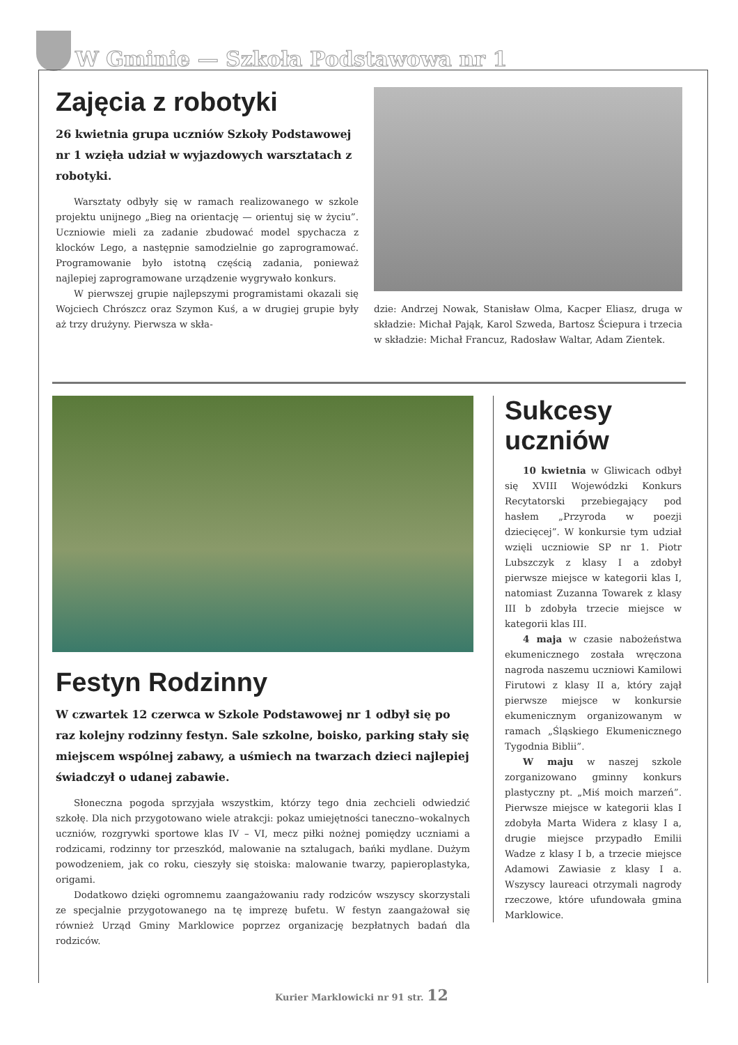W Gminie — Szkoła Podstawowa nr 1
Zajęcia z robotyki
26 kwietnia grupa uczniów Szkoły Podstawowej nr 1 wzięła udział w wyjazdowych warsztatach z robotyki.
Warsztaty odbyły się w ramach realizowanego w szkole projektu unijnego „Bieg na orientację — orientuj się w życiu”. Uczniowie mieli za zadanie zbudować model spychacza z klocków Lego, a następnie samodzielnie go zaprogramować. Programowanie było istotną częścią zadania, ponieważ najlepiej zaprogramowane urządzenie wygrywało konkurs.
W pierwszej grupie najlepszymi programistami okazali się Wojciech Chrószcz oraz Szymon Kuś, a w drugiej grupie były aż trzy drużyny. Pierwsza w skła-
dzie: Andrzej Nowak, Stanisław Olma, Kacper Eliasz, druga w składzie: Michał Pająk, Karol Szweda, Bartosz Ściepura i trzecia w składzie: Michał Francuz, Radosław Waltar, Adam Zientek.
Festyn Rodzinny
W czwartek 12 czerwca w Szkole Podstawowej nr 1 odbył się po raz kolejny rodzinny festyn. Sale szkolne, boisko, parking stały się miejscem wspólnej zabawy, a uśmiech na twarzach dzieci najlepiej świadczył o udanej zabawie.
Słoneczna pogoda sprzyjała wszystkim, którzy tego dnia zechcieli odwiedzić szkołę. Dla nich przygotowano wiele atrakcji: pokaz umiejętności taneczno–wokalnych uczniów, rozgrywki sportowe klas IV – VI, mecz piłki nożnej pomiędzy uczniami a rodzicami, rodzinny tor przeszkód, malowanie na sztalugach, bańki mydlane. Dużym powodzeniem, jak co roku, cieszyły się stoiska: malowanie twarzy, papieroplastyka, origami.
Dodatkowo dzięki ogromnemu zaangażowaniu rady rodziców wszyscy skorzystali ze specjalnie przygotowanego na tę imprezę bufetu. W festyn zaangażował się również Urząd Gminy Marklowice poprzez organizację bezpłatnych badań dla rodziców.
Sukcesy uczniów
10 kwietnia w Gliwicach odbył się XVIII Wojewódzki Konkurs Recytatorski przebiegający pod hasłem „Przyroda w poezji dziecięcej”. W konkursie tym udział wzięli uczniowie SP nr 1. Piotr Lubszczyk z klasy I a zdobył pierwsze miejsce w kategorii klas I, natomiast Zuzanna Towarek z klasy III b zdobyła trzecie miejsce w kategorii klas III.
4 maja w czasie nabożeństwa ekumenicznego została wręczona nagroda naszemu uczniowi Kamilowi Firutowi z klasy II a, który zajął pierwsze miejsce w konkursie ekumenicznym organizowanym w ramach „Śląskiego Ekumenicznego Tygodnia Biblii”.
W maju w naszej szkole zorganizowano gminny konkurs plastyczny pt. „Miś moich marzeń”. Pierwsze miejsce w kategorii klas I zdobyła Marta Widera z klasy I a, drugie miejsce przypadło Emilii Wadze z klasy I b, a trzecie miejsce Adamowi Zawiasie z klasy I a. Wszyscy laureaci otrzymali nagrody rzeczowe, które ufundowała gmina Marklowice.
Kurier Marklowicki nr 91 str. 12